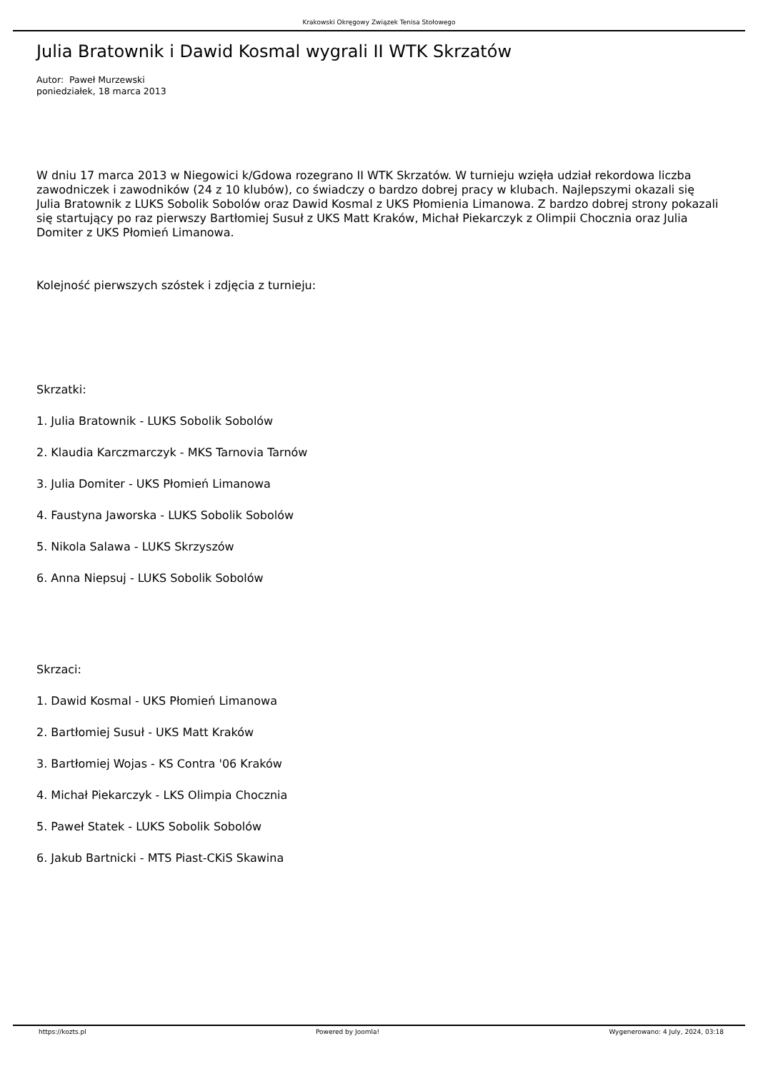Krakowski Okręgowy Związek Tenisa Stołowego
Julia Bratownik i Dawid Kosmal wygrali II WTK Skrzatów
Autor: Paweł Murzewski
poniedziałek, 18 marca 2013
W dniu 17 marca 2013 w Niegowici k/Gdowa rozegrano II WTK Skrzatów. W turnieju wzięła udział rekordowa liczba zawodniczek i zawodników (24 z 10 klubów), co świadczy o bardzo dobrej pracy w klubach. Najlepszymi okazali się Julia Bratownik z LUKS Sobolik Sobolów oraz Dawid Kosmal z UKS Płomienia Limanowa. Z bardzo dobrej strony pokazali się startujący po raz pierwszy Bartłomiej Susuł z UKS Matt Kraków, Michał Piekarczyk z Olimpii Chocznia oraz Julia Domiter z UKS Płomień Limanowa.
Kolejność pierwszych szóstek i zdjęcia z turnieju:
Skrzatki:
1. Julia Bratownik - LUKS Sobolik Sobolów
2. Klaudia Karczmarczyk - MKS Tarnovia Tarnów
3. Julia Domiter - UKS Płomień Limanowa
4. Faustyna Jaworska - LUKS Sobolik Sobolów
5. Nikola Salawa - LUKS Skrzyszów
6. Anna Niepsuj - LUKS Sobolik Sobolów
Skrzaci:
1. Dawid Kosmal - UKS Płomień Limanowa
2. Bartłomiej Susuł - UKS Matt Kraków
3. Bartłomiej Wojas - KS Contra '06 Kraków
4. Michał Piekarczyk - LKS Olimpia Chocznia
5. Paweł Statek - LUKS Sobolik Sobolów
6. Jakub Bartnicki - MTS Piast-CKiS Skawina
https://kozts.pl Powered by Joomla! Wygenerowano: 4 July, 2024, 03:18